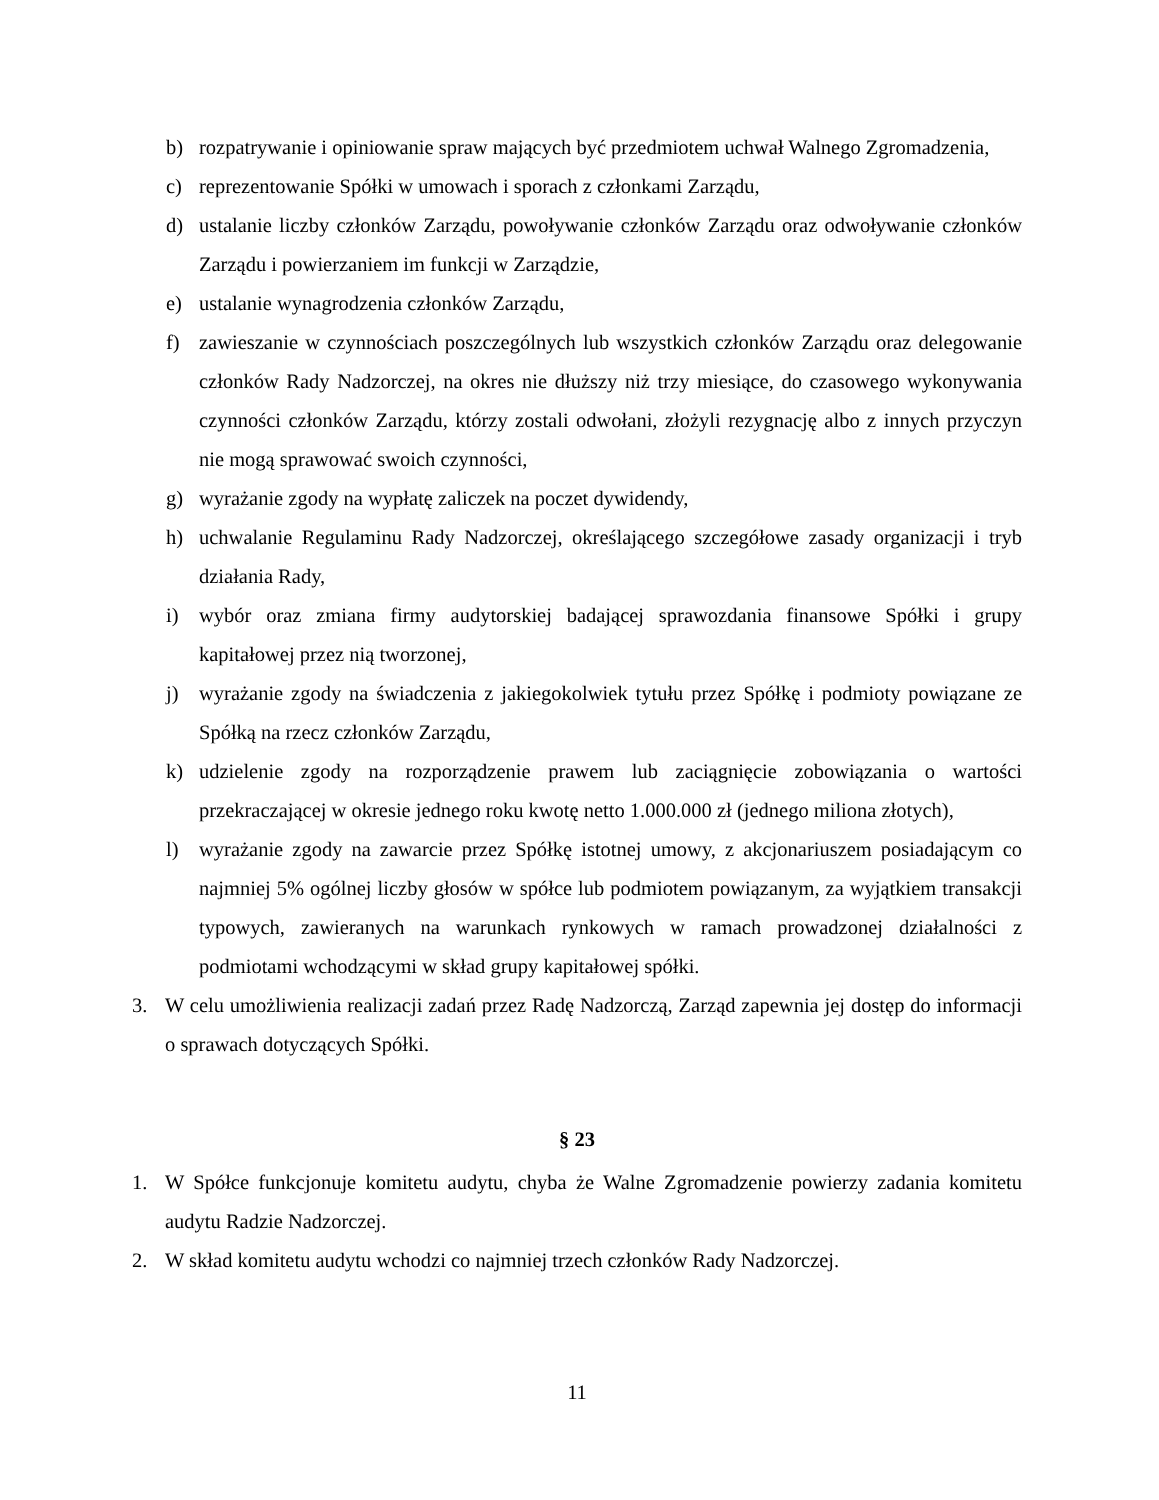b) rozpatrywanie i opiniowanie spraw mających być przedmiotem uchwał Walnego Zgromadzenia,
c) reprezentowanie Spółki w umowach i sporach z członkami Zarządu,
d) ustalanie liczby członków Zarządu, powoływanie członków Zarządu oraz odwoływanie członków Zarządu i powierzaniem im funkcji w Zarządzie,
e) ustalanie wynagrodzenia członków Zarządu,
f) zawieszanie w czynnościach poszczególnych lub wszystkich członków Zarządu oraz delegowanie członków Rady Nadzorczej, na okres nie dłuższy niż trzy miesiące, do czasowego wykonywania czynności członków Zarządu, którzy zostali odwołani, złożyli rezygnację albo z innych przyczyn nie mogą sprawować swoich czynności,
g) wyrażanie zgody na wypłatę zaliczek na poczet dywidendy,
h) uchwalanie Regulaminu Rady Nadzorczej, określającego szczegółowe zasady organizacji i tryb działania Rady,
i) wybór oraz zmiana firmy audytorskiej badającej sprawozdania finansowe Spółki i grupy kapitałowej przez nią tworzonej,
j) wyrażanie zgody na świadczenia z jakiegokolwiek tytułu przez Spółkę i podmioty powiązane ze Spółką na rzecz członków Zarządu,
k) udzielenie zgody na rozporządzenie prawem lub zaciągnięcie zobowiązania o wartości przekraczającej w okresie jednego roku kwotę netto 1.000.000 zł (jednego miliona złotych),
l) wyrażanie zgody na zawarcie przez Spółkę istotnej umowy, z akcjonariuszem posiadającym co najmniej 5% ogólnej liczby głosów w spółce lub podmiotem powiązanym, za wyjątkiem transakcji typowych, zawieranych na warunkach rynkowych w ramach prowadzonej działalności z podmiotami wchodzącymi w skład grupy kapitałowej spółki.
3. W celu umożliwienia realizacji zadań przez Radę Nadzorczą, Zarząd zapewnia jej dostęp do informacji o sprawach dotyczących Spółki.
§ 23
1. W Spółce funkcjonuje komitetu audytu, chyba że Walne Zgromadzenie powierzy zadania komitetu audytu Radzie Nadzorczej.
2. W skład komitetu audytu wchodzi co najmniej trzech członków Rady Nadzorczej.
11